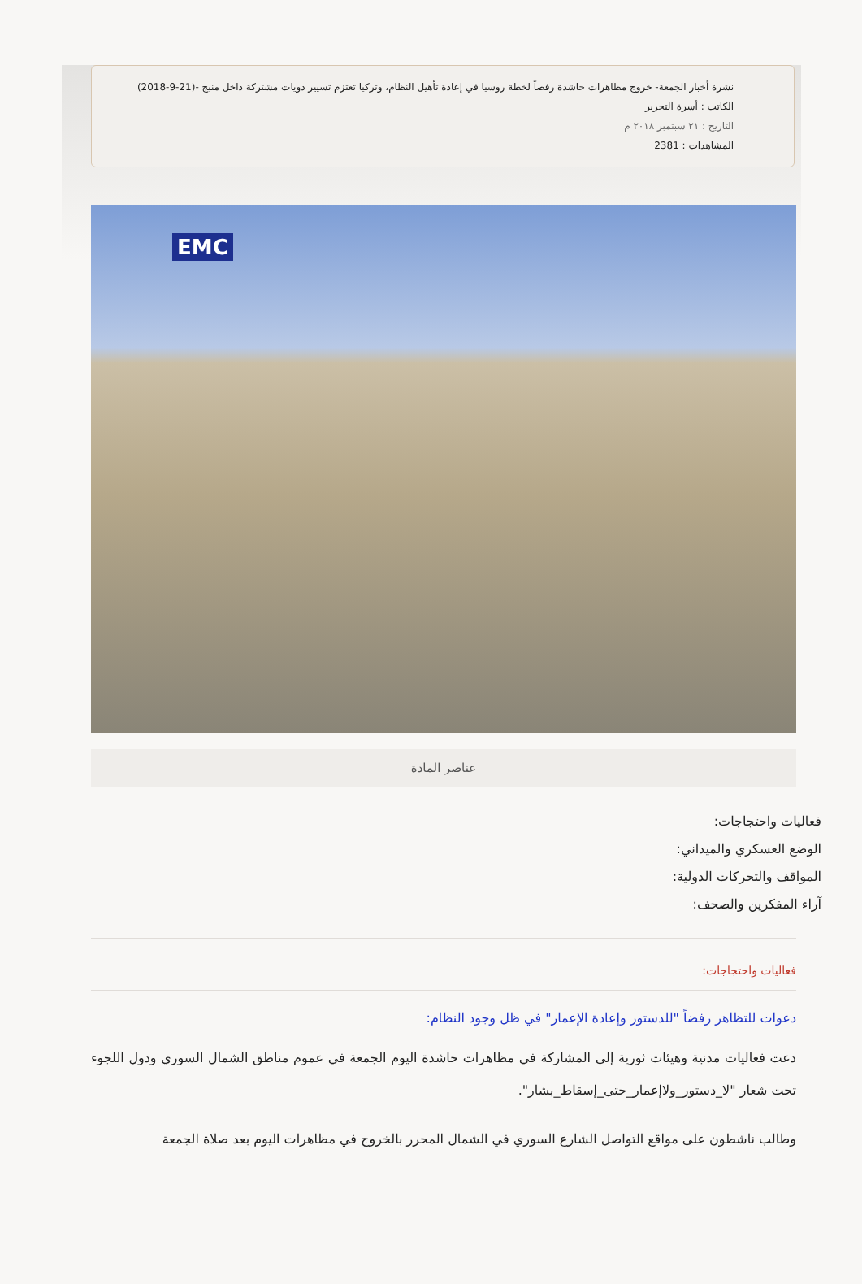نشرة أخبار الجمعة- خروج مظاهرات حاشدة رفضاً لخطة روسيا في إعادة تأهيل النظام، وتركيا تعتزم تسيير دويات مشتركة داخل منبج -(21-9-2018)
الكاتب : أسرة التحرير
التاريخ : ٢١ سبتمبر ٢٠١٨ م
المشاهدات : 2381
EMC
عناصر المادة
فعاليات واحتجاجات:
الوضع العسكري والميداني:
المواقف والتحركات الدولية:
آراء المفكرين والصحف:
فعاليات واحتجاجات:
دعوات للتظاهر رفضاً "للدستور وإعادة الإعمار" في ظل وجود النظام:
دعت فعاليات مدنية وهيئات ثورية إلى المشاركة في مظاهرات حاشدة اليوم الجمعة في عموم مناطق الشمال السوري ودول اللجوء تحت شعار "لا_دستور_ولاإعمار_حتى_إسقاط_بشار".
وطالب ناشطون على مواقع التواصل الشارع السوري في الشمال المحرر بالخروج في مظاهرات اليوم بعد صلاة الجمعة